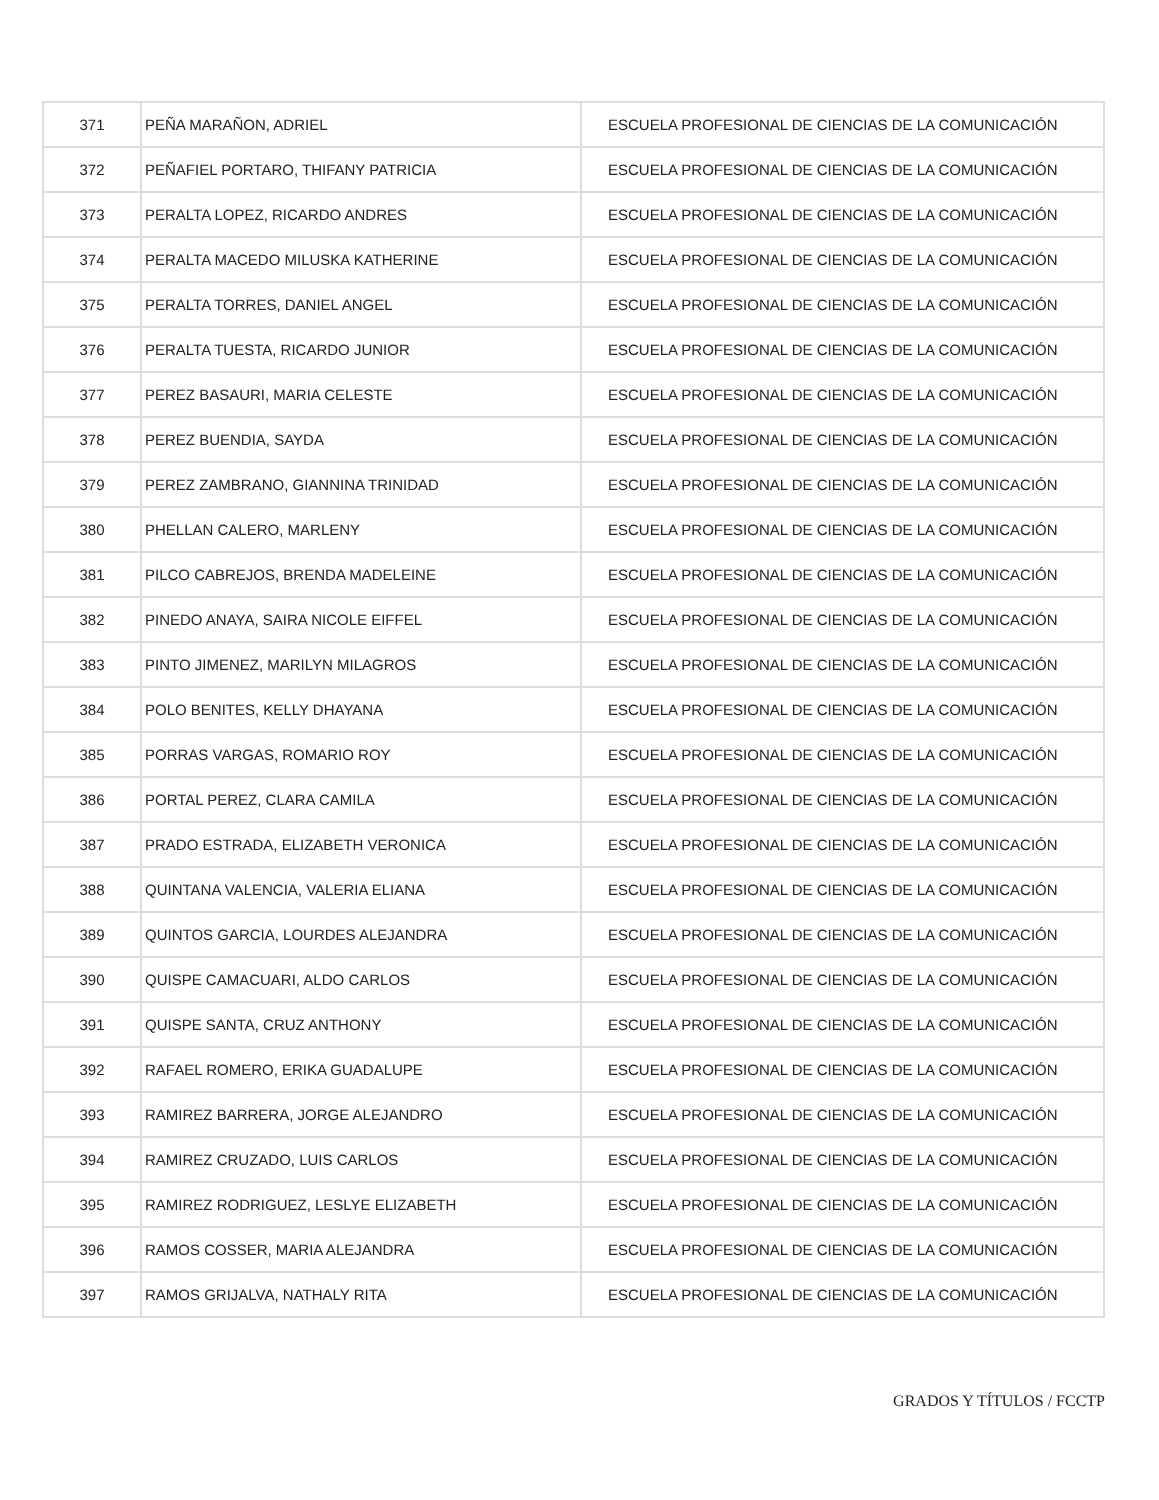| 371 | PEÑA MARAÑON, ADRIEL | ESCUELA PROFESIONAL DE CIENCIAS DE LA COMUNICACIÓN |
| 372 | PEÑAFIEL PORTARO, THIFANY PATRICIA | ESCUELA PROFESIONAL DE CIENCIAS DE LA COMUNICACIÓN |
| 373 | PERALTA LOPEZ, RICARDO ANDRES | ESCUELA PROFESIONAL DE CIENCIAS DE LA COMUNICACIÓN |
| 374 | PERALTA MACEDO MILUSKA KATHERINE | ESCUELA PROFESIONAL DE CIENCIAS DE LA COMUNICACIÓN |
| 375 | PERALTA TORRES, DANIEL ANGEL | ESCUELA PROFESIONAL DE CIENCIAS DE LA COMUNICACIÓN |
| 376 | PERALTA TUESTA, RICARDO JUNIOR | ESCUELA PROFESIONAL DE CIENCIAS DE LA COMUNICACIÓN |
| 377 | PEREZ BASAURI, MARIA CELESTE | ESCUELA PROFESIONAL DE CIENCIAS DE LA COMUNICACIÓN |
| 378 | PEREZ BUENDIA, SAYDA | ESCUELA PROFESIONAL DE CIENCIAS DE LA COMUNICACIÓN |
| 379 | PEREZ ZAMBRANO, GIANNINA TRINIDAD | ESCUELA PROFESIONAL DE CIENCIAS DE LA COMUNICACIÓN |
| 380 | PHELLAN CALERO, MARLENY | ESCUELA PROFESIONAL DE CIENCIAS DE LA COMUNICACIÓN |
| 381 | PILCO CABREJOS, BRENDA MADELEINE | ESCUELA PROFESIONAL DE CIENCIAS DE LA COMUNICACIÓN |
| 382 | PINEDO ANAYA, SAIRA NICOLE EIFFEL | ESCUELA PROFESIONAL DE CIENCIAS DE LA COMUNICACIÓN |
| 383 | PINTO JIMENEZ, MARILYN MILAGROS | ESCUELA PROFESIONAL DE CIENCIAS DE LA COMUNICACIÓN |
| 384 | POLO BENITES, KELLY DHAYANA | ESCUELA PROFESIONAL DE CIENCIAS DE LA COMUNICACIÓN |
| 385 | PORRAS VARGAS, ROMARIO ROY | ESCUELA PROFESIONAL DE CIENCIAS DE LA COMUNICACIÓN |
| 386 | PORTAL PEREZ, CLARA CAMILA | ESCUELA PROFESIONAL DE CIENCIAS DE LA COMUNICACIÓN |
| 387 | PRADO ESTRADA, ELIZABETH VERONICA | ESCUELA PROFESIONAL DE CIENCIAS DE LA COMUNICACIÓN |
| 388 | QUINTANA VALENCIA, VALERIA ELIANA | ESCUELA PROFESIONAL DE CIENCIAS DE LA COMUNICACIÓN |
| 389 | QUINTOS GARCIA, LOURDES ALEJANDRA | ESCUELA PROFESIONAL DE CIENCIAS DE LA COMUNICACIÓN |
| 390 | QUISPE CAMACUARI, ALDO CARLOS | ESCUELA PROFESIONAL DE CIENCIAS DE LA COMUNICACIÓN |
| 391 | QUISPE SANTA, CRUZ ANTHONY | ESCUELA PROFESIONAL DE CIENCIAS DE LA COMUNICACIÓN |
| 392 | RAFAEL ROMERO, ERIKA GUADALUPE | ESCUELA PROFESIONAL DE CIENCIAS DE LA COMUNICACIÓN |
| 393 | RAMIREZ BARRERA, JORGE ALEJANDRO | ESCUELA PROFESIONAL DE CIENCIAS DE LA COMUNICACIÓN |
| 394 | RAMIREZ CRUZADO, LUIS CARLOS | ESCUELA PROFESIONAL DE CIENCIAS DE LA COMUNICACIÓN |
| 395 | RAMIREZ RODRIGUEZ, LESLYE ELIZABETH | ESCUELA PROFESIONAL DE CIENCIAS DE LA COMUNICACIÓN |
| 396 | RAMOS COSSER, MARIA ALEJANDRA | ESCUELA PROFESIONAL DE CIENCIAS DE LA COMUNICACIÓN |
| 397 | RAMOS GRIJALVA, NATHALY RITA | ESCUELA PROFESIONAL DE CIENCIAS DE LA COMUNICACIÓN |
GRADOS Y TÍTULOS / FCCTP